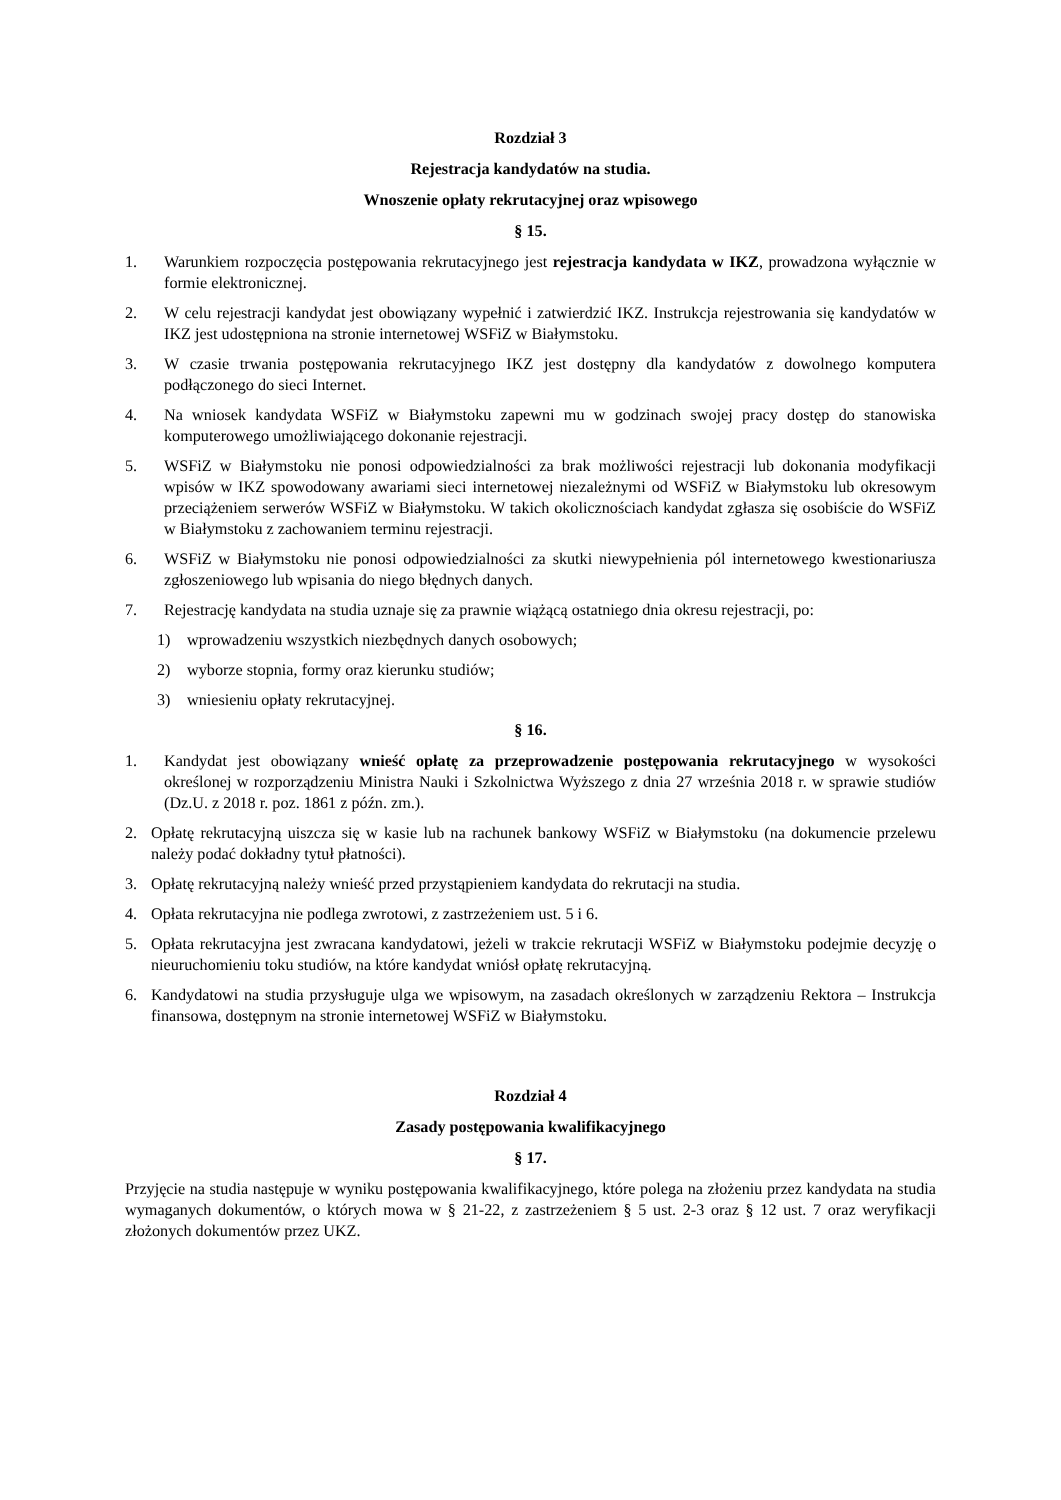Rozdział 3
Rejestracja kandydatów na studia.
Wnoszenie opłaty rekrutacyjnej oraz wpisowego
§ 15.
1. Warunkiem rozpoczęcia postępowania rekrutacyjnego jest rejestracja kandydata w IKZ, prowadzona wyłącznie w formie elektronicznej.
2. W celu rejestracji kandydat jest obowiązany wypełnić i zatwierdzić IKZ. Instrukcja rejestrowania się kandydatów w IKZ jest udostępniona na stronie internetowej WSFiZ w Białymstoku.
3. W czasie trwania postępowania rekrutacyjnego IKZ jest dostępny dla kandydatów z dowolnego komputera podłączonego do sieci Internet.
4. Na wniosek kandydata WSFiZ w Białymstoku zapewni mu w godzinach swojej pracy dostęp do stanowiska komputerowego umożliwiającego dokonanie rejestracji.
5. WSFiZ w Białymstoku nie ponosi odpowiedzialności za brak możliwości rejestracji lub dokonania modyfikacji wpisów w IKZ spowodowany awariami sieci internetowej niezależnymi od WSFiZ w Białymstoku lub okresowym przeciążeniem serwerów WSFiZ w Białymstoku. W takich okolicznościach kandydat zgłasza się osobiście do WSFiZ w Białymstoku z zachowaniem terminu rejestracji.
6. WSFiZ w Białymstoku nie ponosi odpowiedzialności za skutki niewypełnienia pól internetowego kwestionariusza zgłoszeniowego lub wpisania do niego błędnych danych.
7. Rejestrację kandydata na studia uznaje się za prawnie wiążącą ostatniego dnia okresu rejestracji, po:
1) wprowadzeniu wszystkich niezbędnych danych osobowych;
2) wyborze stopnia, formy oraz kierunku studiów;
3) wniesieniu opłaty rekrutacyjnej.
§ 16.
1. Kandydat jest obowiązany wnieść opłatę za przeprowadzenie postępowania rekrutacyjnego w wysokości określonej w rozporządzeniu Ministra Nauki i Szkolnictwa Wyższego z dnia 27 września 2018 r. w sprawie studiów (Dz.U. z 2018 r. poz. 1861 z późn. zm.).
2. Opłatę rekrutacyjną uiszcza się w kasie lub na rachunek bankowy WSFiZ w Białymstoku (na dokumencie przelewu należy podać dokładny tytuł płatności).
3. Opłatę rekrutacyjną należy wnieść przed przystąpieniem kandydata do rekrutacji na studia.
4. Opłata rekrutacyjna nie podlega zwrotowi, z zastrzeżeniem ust. 5 i 6.
5. Opłata rekrutacyjna jest zwracana kandydatowi, jeżeli w trakcie rekrutacji WSFiZ w Białymstoku podejmie decyzję o nieuruchomieniu toku studiów, na które kandydat wniósł opłatę rekrutacyjną.
6. Kandydatowi na studia przysługuje ulga we wpisowym, na zasadach określonych w zarządzeniu Rektora – Instrukcja finansowa, dostępnym na stronie internetowej WSFiZ w Białymstoku.
Rozdział 4
Zasady postępowania kwalifikacyjnego
§ 17.
Przyjęcie na studia następuje w wyniku postępowania kwalifikacyjnego, które polega na złożeniu przez kandydata na studia wymaganych dokumentów, o których mowa w § 21-22, z zastrzeżeniem § 5 ust. 2-3 oraz § 12 ust. 7 oraz weryfikacji złożonych dokumentów przez UKZ.